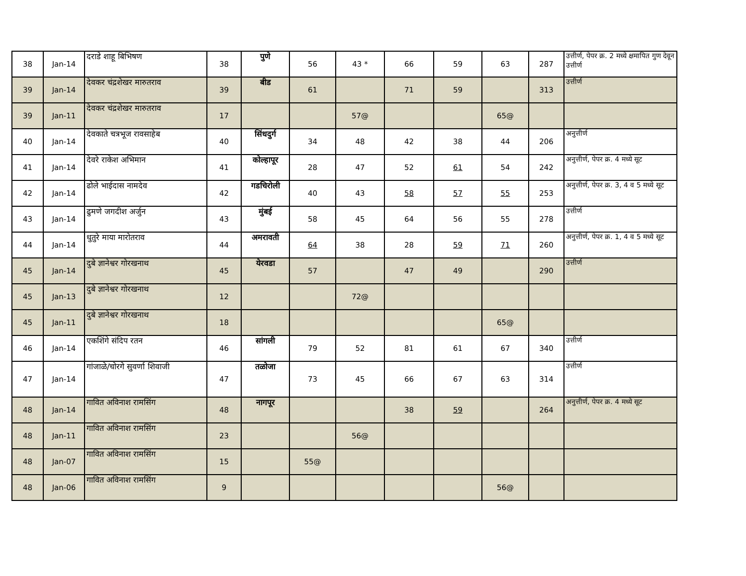| 38 | Jan-14 | दराडे शाहू बिभिषण | 38 | पुणे | 56 | 43 * | 66 | 59 | 63 | 287 | उत्तीर्ण, पेपर क्र. 2 मध्ये क्षमापित गुण देवून उत्तीर्ण |
| 39 | Jan-14 | देवकर चंद्रशेखर मारुतराव | 39 | बीड | 61 | | 71 | 59 | | 313 | उत्तीर्ण |
| 39 | Jan-11 | देवकर चंद्रशेखर मारुतराव | 17 | | | 57@ | | | 65@ | | |
| 40 | Jan-14 | देवकाते चत्रभूज रावसाहेब | 40 | सिंधदुर्ग | 34 | 48 | 42 | 38 | 44 | 206 | अनुत्तीर्ण |
| 41 | Jan-14 | देवरे राकेश अभिमान | 41 | कोल्हापूर | 28 | 47 | 52 | 61 | 54 | 242 | अनुत्तीर्ण, पेपर क्र. 4 मध्ये सूट |
| 42 | Jan-14 | ढोले भाईदास नामदेव | 42 | गडचिरोली | 40 | 43 | 58 | 57 | 55 | 253 | अनुत्तीर्ण, पेपर क्र. 3, 4 व 5 मध्ये सूट |
| 43 | Jan-14 | ढुमणे जगदीश अर्जुन | 43 | मुंबई | 58 | 45 | 64 | 56 | 55 | 278 | उत्तीर्ण |
| 44 | Jan-14 | धुतुरे माया मारोतराव | 44 | अमरावती | 64 | 38 | 28 | 59 | 71 | 260 | अनुत्तीर्ण, पेपर क्र. 1, 4 व 5 मध्ये सूट |
| 45 | Jan-14 | दुबे ज्ञानेश्वर गोरखनाथ | 45 | येरवडा | 57 | | 47 | 49 | | 290 | उत्तीर्ण |
| 45 | Jan-13 | दुबे ज्ञानेश्वर गोरखनाथ | 12 | | | 72@ | | | | | |
| 45 | Jan-11 | दुबे ज्ञानेश्वर गोरखनाथ | 18 | | | | | | 65@ | | |
| 46 | Jan-14 | एकशिंगे संदिप रतन | 46 | सांगली | 79 | 52 | 81 | 61 | 67 | 340 | उत्तीर्ण |
| 47 | Jan-14 | गांजाळे/चोरगे सुवर्णा शिवाजी | 47 | तळोजा | 73 | 45 | 66 | 67 | 63 | 314 | उत्तीर्ण |
| 48 | Jan-14 | गावित अविनाश रामसिंग | 48 | नागपूर | | | 38 | 59 | | 264 | अनुत्तीर्ण, पेपर क्र. 4 मध्ये सूट |
| 48 | Jan-11 | गावित अविनाश रामसिंग | 23 | | | 56@ | | | | | |
| 48 | Jan-07 | गावित अविनाश रामसिंग | 15 | | 55@ | | | | | | |
| 48 | Jan-06 | गावित अविनाश रामसिंग | 9 | | | | | | 56@ | | |